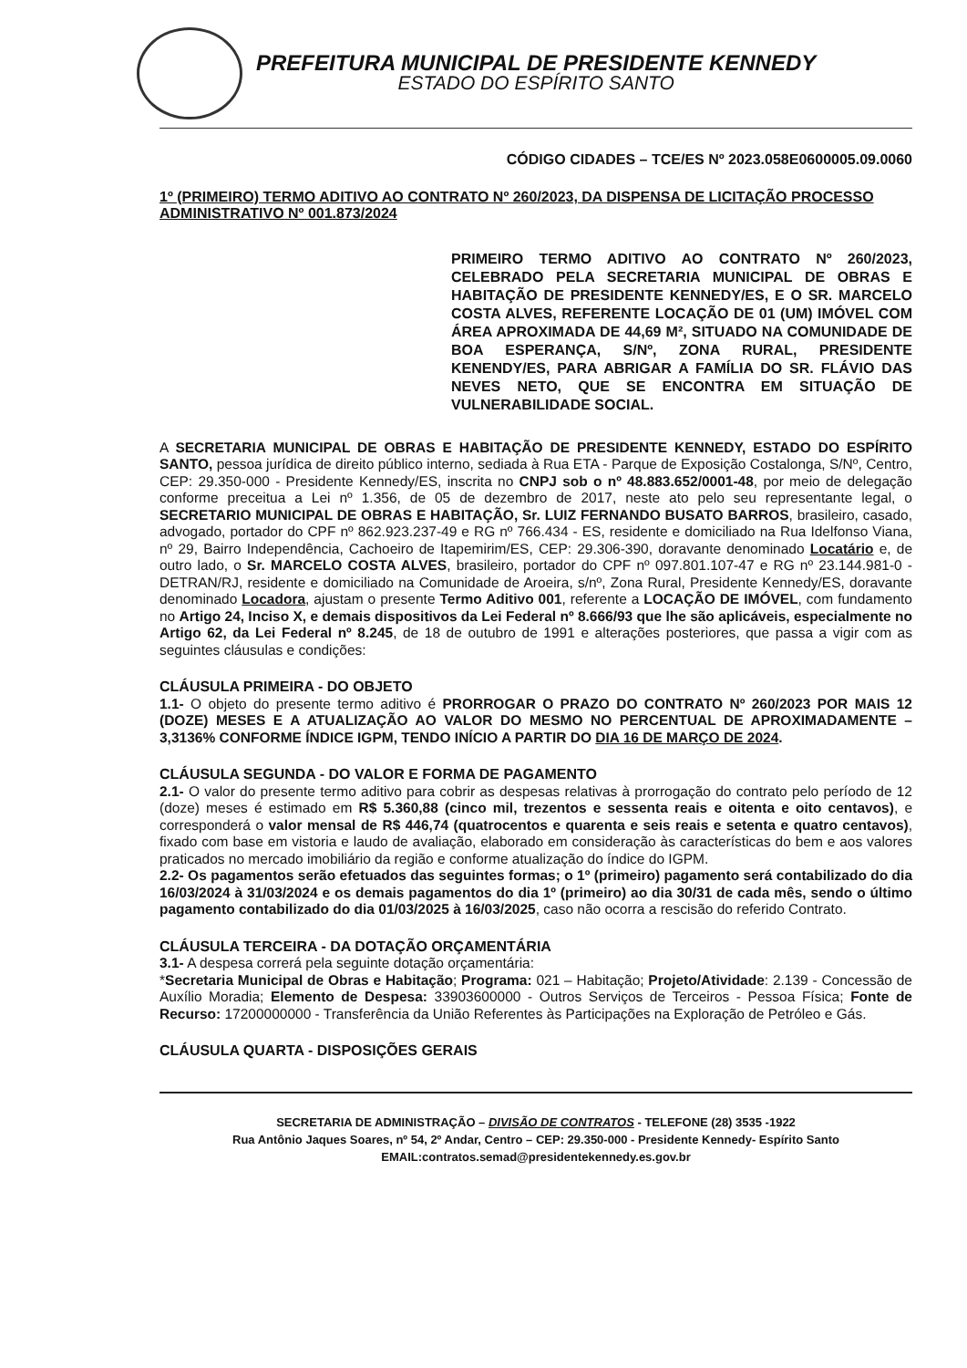PREFEITURA MUNICIPAL DE PRESIDENTE KENNEDY
ESTADO DO ESPÍRITO SANTO
CÓDIGO CIDADES – TCE/ES Nº 2023.058E0600005.09.0060
1º (PRIMEIRO) TERMO ADITIVO AO CONTRATO Nº 260/2023, DA DISPENSA DE LICITAÇÃO PROCESSO ADMINISTRATIVO Nº 001.873/2024
PRIMEIRO TERMO ADITIVO AO CONTRATO Nº 260/2023, CELEBRADO PELA SECRETARIA MUNICIPAL DE OBRAS E HABITAÇÃO DE PRESIDENTE KENNEDY/ES, E O SR. MARCELO COSTA ALVES, REFERENTE LOCAÇÃO DE 01 (UM) IMÓVEL COM ÁREA APROXIMADA DE 44,69 M², SITUADO NA COMUNIDADE DE BOA ESPERANÇA, S/Nº, ZONA RURAL, PRESIDENTE KENENDY/ES, PARA ABRIGAR A FAMÍLIA DO SR. FLÁVIO DAS NEVES NETO, QUE SE ENCONTRA EM SITUAÇÃO DE VULNERABILIDADE SOCIAL.
A SECRETARIA MUNICIPAL DE OBRAS E HABITAÇÃO DE PRESIDENTE KENNEDY, ESTADO DO ESPÍRITO SANTO, pessoa jurídica de direito público interno, sediada à Rua ETA - Parque de Exposição Costalonga, S/Nº, Centro, CEP: 29.350-000 - Presidente Kennedy/ES, inscrita no CNPJ sob o nº 48.883.652/0001-48, por meio de delegação conforme preceitua a Lei nº 1.356, de 05 de dezembro de 2017, neste ato pelo seu representante legal, o SECRETARIO MUNICIPAL DE OBRAS E HABITAÇÃO, Sr. LUIZ FERNANDO BUSATO BARROS, brasileiro, casado, advogado, portador do CPF nº 862.923.237-49 e RG nº 766.434 - ES, residente e domiciliado na Rua Idelfonso Viana, nº 29, Bairro Independência, Cachoeiro de Itapemirim/ES, CEP: 29.306-390, doravante denominado Locatário e, de outro lado, o Sr. MARCELO COSTA ALVES, brasileiro, portador do CPF nº 097.801.107-47 e RG nº 23.144.981-0 - DETRAN/RJ, residente e domiciliado na Comunidade de Aroeira, s/nº, Zona Rural, Presidente Kennedy/ES, doravante denominado Locadora, ajustam o presente Termo Aditivo 001, referente a LOCAÇÃO DE IMÓVEL, com fundamento no Artigo 24, Inciso X, e demais dispositivos da Lei Federal nº 8.666/93 que lhe são aplicáveis, especialmente no Artigo 62, da Lei Federal nº 8.245, de 18 de outubro de 1991 e alterações posteriores, que passa a vigir com as seguintes cláusulas e condições:
CLÁUSULA PRIMEIRA - DO OBJETO
1.1- O objeto do presente termo aditivo é PRORROGAR O PRAZO DO CONTRATO Nº 260/2023 POR MAIS 12 (DOZE) MESES E A ATUALIZAÇÃO AO VALOR DO MESMO NO PERCENTUAL DE APROXIMADAMENTE – 3,3136% CONFORME ÍNDICE IGPM, TENDO INÍCIO A PARTIR DO DIA 16 DE MARÇO DE 2024.
CLÁUSULA SEGUNDA - DO VALOR E FORMA DE PAGAMENTO
2.1- O valor do presente termo aditivo para cobrir as despesas relativas à prorrogação do contrato pelo período de 12 (doze) meses é estimado em R$ 5.360,88 (cinco mil, trezentos e sessenta reais e oitenta e oito centavos), e corresponderá o valor mensal de R$ 446,74 (quatrocentos e quarenta e seis reais e setenta e quatro centavos), fixado com base em vistoria e laudo de avaliação, elaborado em consideração às características do bem e aos valores praticados no mercado imobiliário da região e conforme atualização do índice do IGPM.
2.2- Os pagamentos serão efetuados das seguintes formas; o 1º (primeiro) pagamento será contabilizado do dia 16/03/2024 à 31/03/2024 e os demais pagamentos do dia 1º (primeiro) ao dia 30/31 de cada mês, sendo o último pagamento contabilizado do dia 01/03/2025 à 16/03/2025, caso não ocorra a rescisão do referido Contrato.
CLÁUSULA TERCEIRA - DA DOTAÇÃO ORÇAMENTÁRIA
3.1- A despesa correrá pela seguinte dotação orçamentária:
*Secretaria Municipal de Obras e Habitação; Programa: 021 – Habitação; Projeto/Atividade: 2.139 - Concessão de Auxílio Moradia; Elemento de Despesa: 33903600000 - Outros Serviços de Terceiros - Pessoa Física; Fonte de Recurso: 17200000000 - Transferência da União Referentes às Participações na Exploração de Petróleo e Gás.
CLÁUSULA QUARTA - DISPOSIÇÕES GERAIS
SECRETARIA DE ADMINISTRAÇÃO – DIVISÃO DE CONTRATOS - TELEFONE (28) 3535 -1922
Rua Antônio Jaques Soares, nº 54, 2º Andar, Centro – CEP: 29.350-000 - Presidente Kennedy- Espírito Santo
EMAIL:contratos.semad@presidentekennedy.es.gov.br